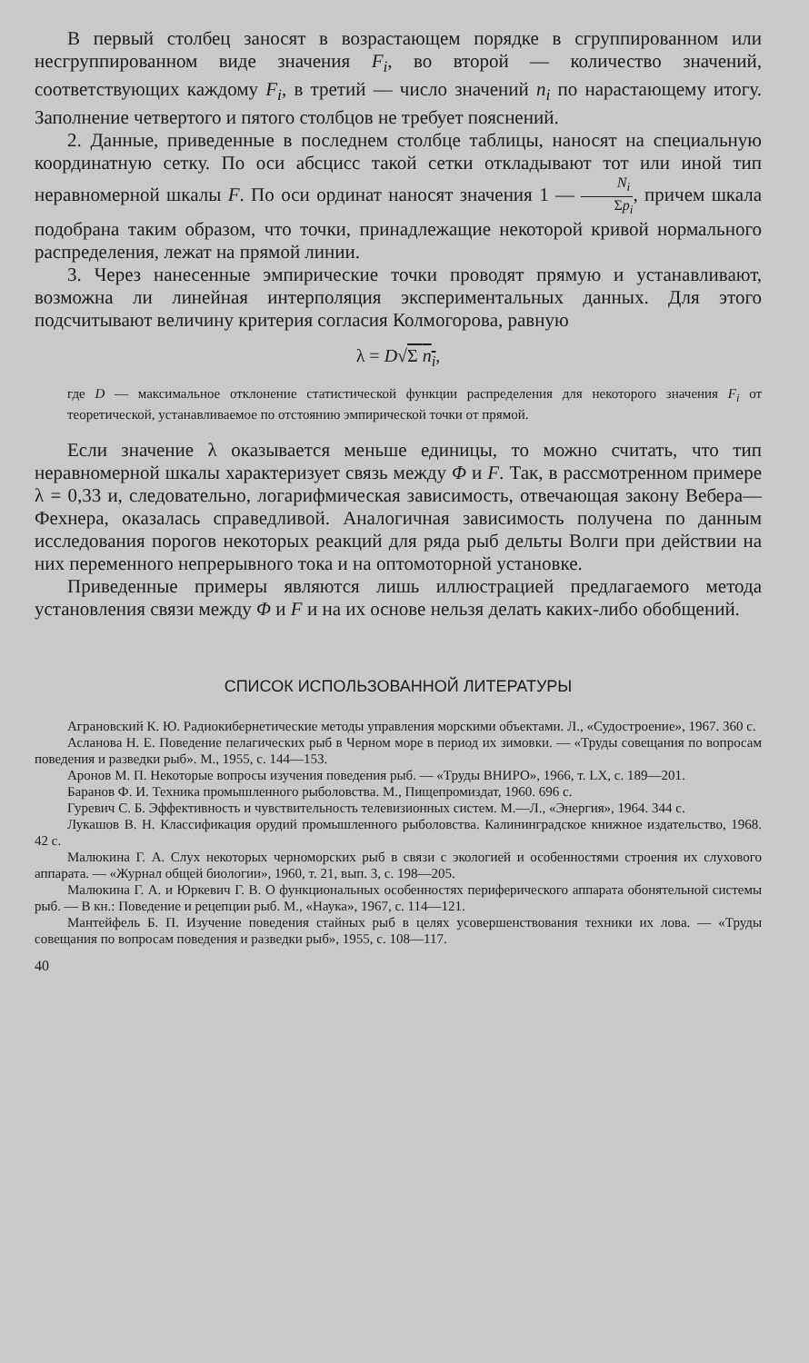В первый столбец заносят в возрастающем порядке в сгруппированном или несгруппированном виде значения F<sub>i</sub>, во второй — количество значений, соответствующих каждому F<sub>i</sub>, в третий — число значений n<sub>i</sub> по нарастающему итогу. Заполнение четвертого и пятого столбцов не требует пояснений.
2. Данные, приведенные в последнем столбце таблицы, наносят на специальную координатную сетку. По оси абсцисс такой сетки откладывают тот или иной тип неравномерной шкалы F. По оси ординат наносят значения 1 — N<sub>i</sub> Σp<sub>i</sub>, причем шкала подобрана таким образом, что точки, принадлежащие некоторой кривой нормального распределения, лежат на прямой линии.
3. Через нанесенные эмпирические точки проводят прямую и устанавливают, возможна ли линейная интерполяция экспериментальных данных. Для этого подсчитывают величину критерия согласия Колмогорова, равную
λ = D√Σ n<sub>i</sub>,
где D — максимальное отклонение статистической функции распределения для некоторого значения F<sub>i</sub> от теоретической, устанавливаемое по отстоянию эмпирической точки от прямой.
Если значение λ оказывается меньше единицы, то можно считать, что тип неравномерной шкалы характеризует связь между Φ и F. Так, в рассмотренном примере λ = 0,33 и, следовательно, логарифмическая зависимость, отвечающая закону Вебера—Фехнера, оказалась справедливой. Аналогичная зависимость получена по данным исследования порогов некоторых реакций для ряда рыб дельты Волги при действии на них переменного непрерывного тока и на оптомоторной установке.
Приведенные примеры являются лишь иллюстрацией предлагаемого метода установления связи между Φ и F и на их основе нельзя делать каких-либо обобщений.
СПИСОК ИСПОЛЬЗОВАННОЙ ЛИТЕРАТУРЫ
Аграновский К. Ю. Радиокибернетические методы управления морскими объектами. Л., «Судостроение», 1967. 360 с.
Асланова Н. Е. Поведение пелагических рыб в Черном море в период их зимовки. — «Труды совещания по вопросам поведения и разведки рыб». М., 1955, с. 144—153.
Аронов М. П. Некоторые вопросы изучения поведения рыб. — «Труды ВНИРО», 1966, т. LX, с. 189—201.
Баранов Ф. И. Техника промышленного рыболовства. М., Пищепромиздат, 1960. 696 с.
Гуревич С. Б. Эффективность и чувствительность телевизионных систем. М.—Л., «Энергия», 1964. 344 с.
Лукашов В. Н. Классификация орудий промышленного рыболовства. Калининградское книжное издательство, 1968. 42 с.
Малюкина Г. А. Слух некоторых черноморских рыб в связи с экологией и особенностями строения их слухового аппарата. — «Журнал общей биологии», 1960, т. 21, вып. 3, с. 198—205.
Малюкина Г. А. и Юркевич Г. В. О функциональных особенностях периферического аппарата обонятельной системы рыб. — В кн.: Поведение и рецепции рыб. М., «Наука», 1967, с. 114—121.
Мантейфель Б. П. Изучение поведения стайных рыб в целях усовершенствования техники их лова. — «Труды совещания по вопросам поведения и разведки рыб», 1955, с. 108—117.
40